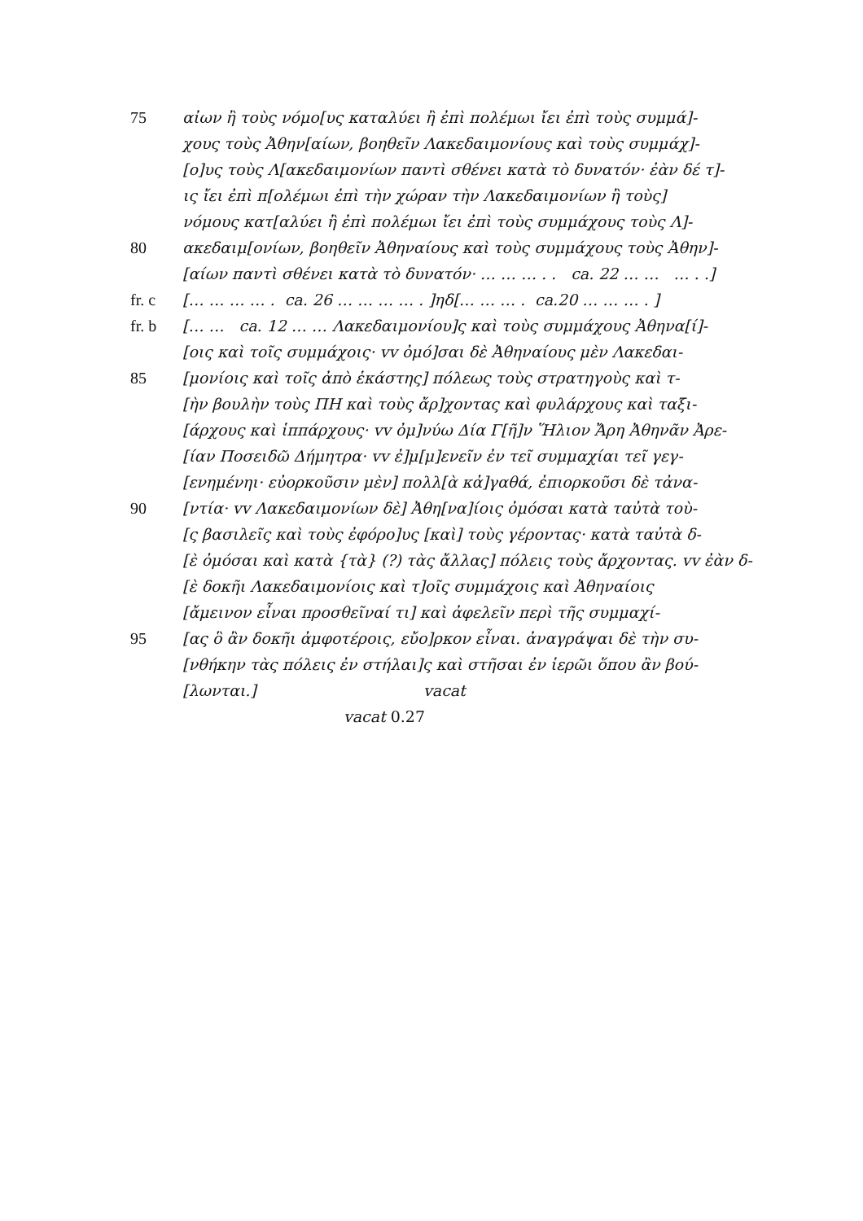75 αἰων ἢ τοὺς νόμο[υς καταλύει ἢ ἐπὶ πολέμωι ἴει ἐπὶ τοὺς συμμά]-
χους τοὺς Ἀθην[αίων, βοηθεῖν Λακεδαιμονίους καὶ τοὺς συμμάχ]-
[ο]υς τοὺς Λ[ακεδαιμονίων παντὶ σθένει κατὰ τὸ δυνατόν· ἐὰν δέ τ]-
ις ἴει ἐπὶ π[ολέμωι ἐπὶ τὴν χώραν τὴν Λακεδαιμονίων ἢ τοὺς]
νόμους κατ[αλύει ἢ ἐπὶ πολέμωι ἴει ἐπὶ τοὺς συμμάχους τοὺς Λ]-
80 ακεδαιμ[ονίων, βοηθεῖν Ἀθηναίους καὶ τοὺς συμμάχους τοὺς Ἀθην]-
[αίων παντὶ σθένει κατὰ τὸ δυνατόν· … … … . . ca. 22 … … … . .]
fr. c [… … … … . ca. 26 … … … … . ]ηδ[… … … . ca.20 … … … . ]
fr. b [… … ca. 12 … … Λακεδαιμονίου]ς καὶ τοὺς συμμάχους Ἀθηνα[ί]-
[οις καὶ τοῖς συμμάχοις· vv ὀμό]σαι δὲ Ἀθηναίους μὲν Λακεδαι-
85 [μονίοις καὶ τοῖς ἀπὸ ἑκάστης] πόλεως τοὺς στρατηγοὺς καὶ τ-
[ὴν βουλὴν τοὺς ΠΗ καὶ τοὺς ἄρ]χοντας καὶ φυλάρχους καὶ ταξι-
[άρχους καὶ ἱππάρχους· vv ὀμ]νύω Δία Γ[ῆ]ν Ἥλιον Ἄρη Ἀθηνᾶν Ἀρε-
[ίαν Ποσειδῶ Δήμητρα· vv ἐ]μ[μ]ενεῖν ἐν τεῖ συμμαχίαι τεῖ γεγ-
[ενημένηι· εὐορκοῦσιν μὲν] πολλ[ὰ κἀ]γαθά, ἐπιορκοῦσι δὲ τἀνα-
90 [ντία· vv Λακεδαιμονίων δὲ] Ἀθη[να]ίοις ὀμόσαι κατὰ ταὐτὰ τοὺ-
[ς βασιλεῖς καὶ τοὺς ἐφόρο]υς [καὶ] τοὺς γέροντας· κατὰ ταὐτὰ δ-
[ὲ ὀμόσαι καὶ κατὰ {τὰ} (?) τὰς ἄλλας] πόλεις τοὺς ἄρχοντας. vv ἐὰν δ-
[ὲ δοκῆι Λακεδαιμονίοις καὶ τ]οῖς συμμάχοις καὶ Ἀθηναίοις
[ἄμεινον εἶναι προσθεῖναί τι] καὶ ἀφελεῖν περὶ τῆς συμμαχί-
95 [ας ὃ ἂν δοκῆι ἀμφοτέροις, εὔο]ρκον εἶναι. ἀναγράψαι δὲ τὴν συ-
[νθήκην τὰς πόλεις ἐν στήλαι]ς καὶ στῆσαι ἐν ἱερῶι ὅπου ἂν βού-
[λωνται.] vacat
vacat 0.27